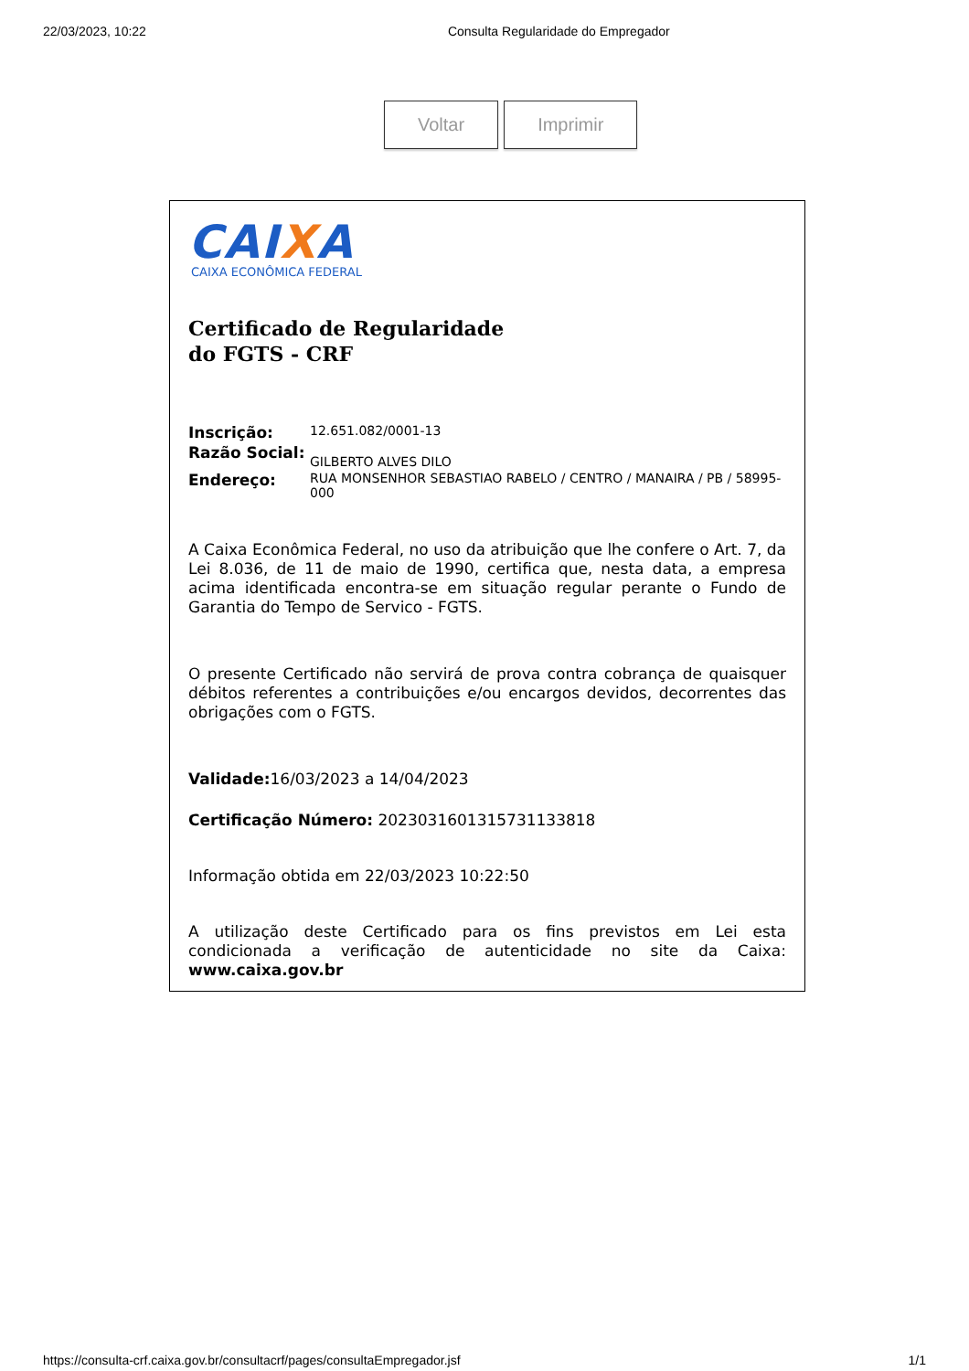22/03/2023, 10:22 Consulta Regularidade do Empregador
Voltar Imprimir
CAIXA
CAIXA ECONÔMICA FEDERAL
Certificado de Regularidade
do FGTS - CRF
Inscrição: 12.651.082/0001-13
Razão Social: GILBERTO ALVES DILO
Endereço: RUA MONSENHOR SEBASTIAO RABELO / CENTRO / MANAIRA / PB / 58995-000
A Caixa Econômica Federal, no uso da atribuição que lhe confere o Art. 7, da Lei 8.036, de 11 de maio de 1990, certifica que, nesta data, a empresa acima identificada encontra-se em situação regular perante o Fundo de Garantia do Tempo de Servico - FGTS.
O presente Certificado não servirá de prova contra cobrança de quaisquer débitos referentes a contribuições e/ou encargos devidos, decorrentes das obrigações com o FGTS.
Validade: 16/03/2023 a 14/04/2023
Certificação Número: 2023031601315731133818
Informação obtida em 22/03/2023 10:22:50
A utilização deste Certificado para os fins previstos em Lei esta condicionada a verificação de autenticidade no site da Caixa: www.caixa.gov.br
https://consulta-crf.caixa.gov.br/consultacrf/pages/consultaEmpregador.jsf 1/1